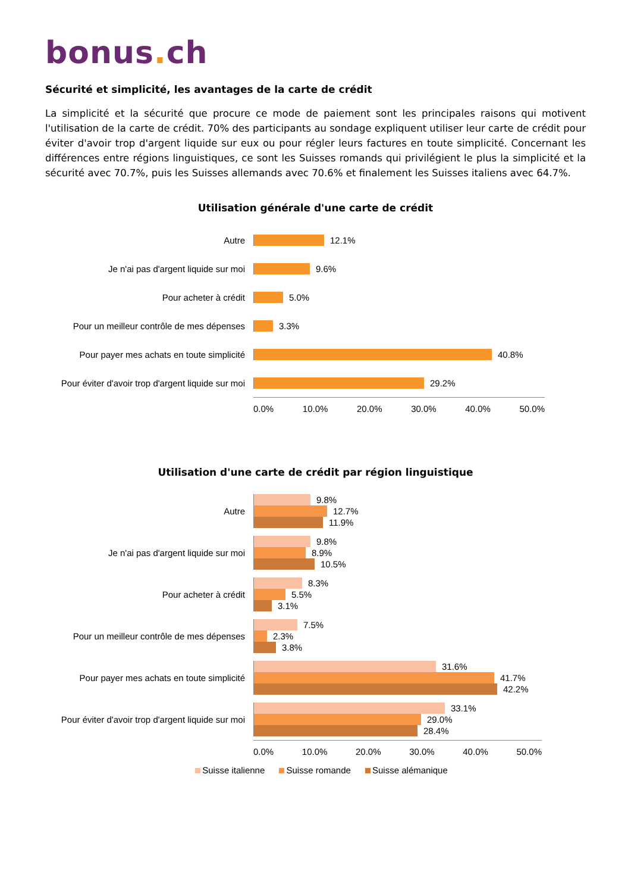bonus. ch
Sécurité et simplicité, les avantages de la carte de crédit
La simplicité et la sécurité que procure ce mode de paiement sont les principales raisons qui motivent l'utilisation de la carte de crédit. 70% des participants au sondage expliquent utiliser leur carte de crédit pour éviter d'avoir trop d'argent liquide sur eux ou pour régler leurs factures en toute simplicité. Concernant les différences entre régions linguistiques, ce sont les Suisses romands qui privilégient le plus la simplicité et la sécurité avec 70.7%, puis les Suisses allemands avec 70.6% et finalement les Suisses italiens avec 64.7%.
Utilisation générale d'une carte de crédit
Autre
12.1%
Je n'ai pas d'argent liquide sur moi
9.6%
Pour acheter à crédit
5.0%
Pour un meilleur contrôle de mes dépenses
3.3%
Pour payer mes achats en toute simplicité
40.8%
Pour éviter d'avoir trop d'argent liquide sur moi
29.2%
0.0% 10.0% 20.0% 30.0% 40.0% 50.0%
Utilisation d'une carte de crédit par région linguistique
Autre
9.8%
12.7%
11.9%
Je n'ai pas d'argent liquide sur moi
9.8%
8.9%
10.5%
Pour acheter à crédit
8.3%
5.5%
3.1%
Pour un meilleur contrôle de mes dépenses
7.5%
2.3%
3.8%
Pour payer mes achats en toute simplicité
31.6%
41.7%
42.2%
Pour éviter d'avoir trop d'argent liquide sur moi
33.1%
29.0%
28.4%
0.0% 10.0% 20.0% 30.0% 40.0% 50.0%
Suisse italienne Suisse romande Suisse alémanique